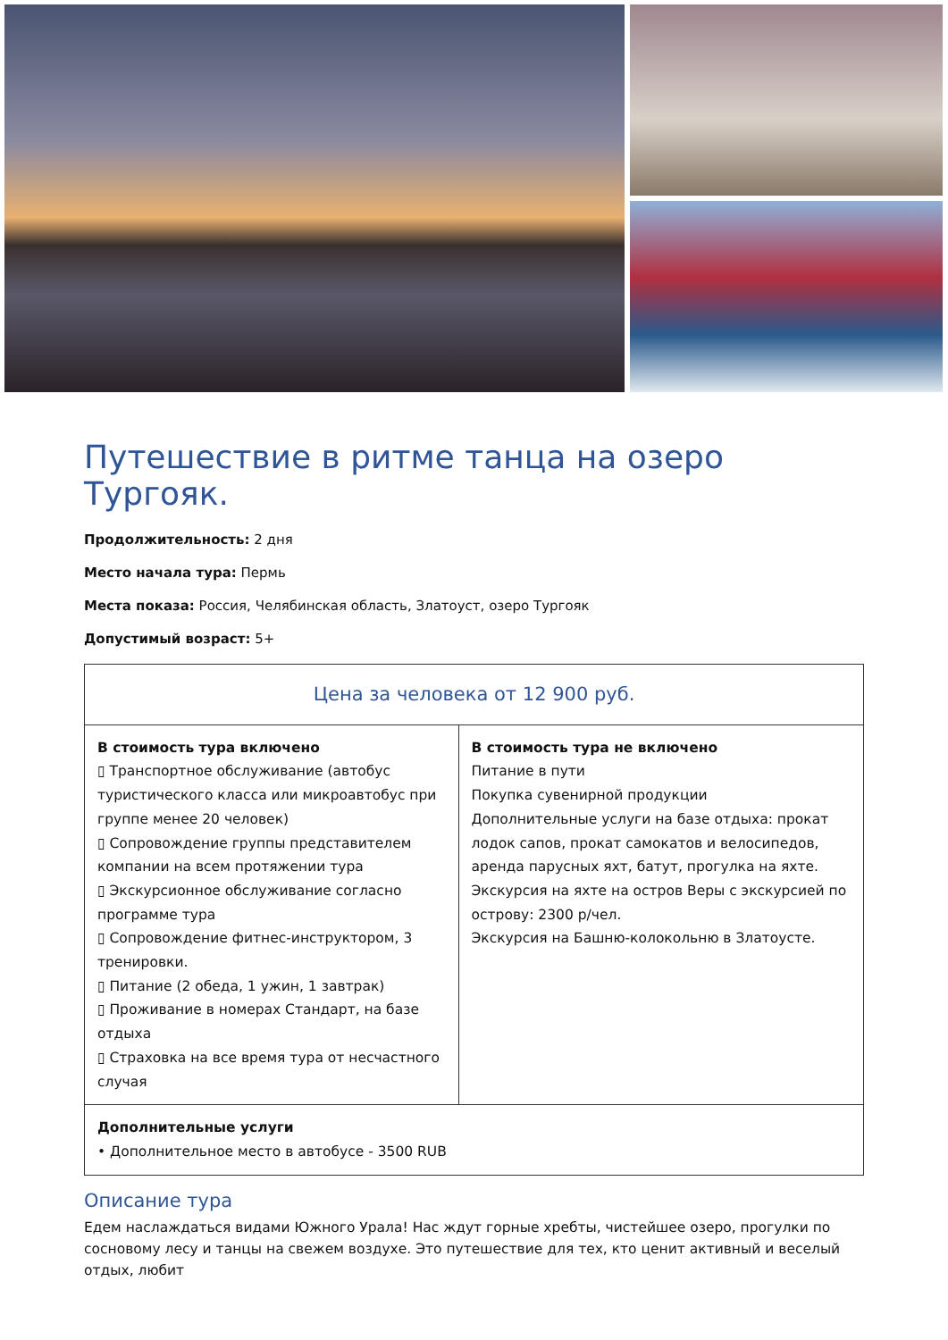Путешествие в ритме танца на озеро Тургояк.
Продолжительность: 2 дня
Место начала тура: Пермь
Места показа: Россия, Челябинская область, Златоуст, озеро Тургояк
Допустимый возраст: 5+
| Цена за человека от 12 900 руб. | |
| --- | --- |
| В стоимость тура включено ▯ Транспортное обслуживание (автобус туристического класса или микроавтобус при группе менее 20 человек) ▯ Сопровождение группы представителем компании на всем протяжении тура ▯ Экскурсионное обслуживание согласно программе тура ▯ Сопровождение фитнес-инструктором, 3 тренировки. ▯ Питание (2 обеда, 1 ужин, 1 завтрак) ▯ Проживание в номерах Стандарт, на базе отдыха ▯ Страховка на все время тура от несчастного случая | В стоимость тура не включено Питание в пути Покупка сувенирной продукции Дополнительные услуги на базе отдыха: прокат лодок сапов, прокат самокатов и велосипедов, аренда парусных яхт, батут, прогулка на яхте. Экскурсия на яхте на остров Веры с экскурсией по острову: 2300 р/чел. Экскурсия на Башню-колокольню в Златоусте. |
| Дополнительные услуги • Дополнительное место в автобусе - 3500 RUB | |
Описание тура
Едем наслаждаться видами Южного Урала! Нас ждут горные хребты, чистейшее озеро, прогулки по сосновому лесу и танцы на свежем воздухе. Это путешествие для тех, кто ценит активный и веселый отдых, любит